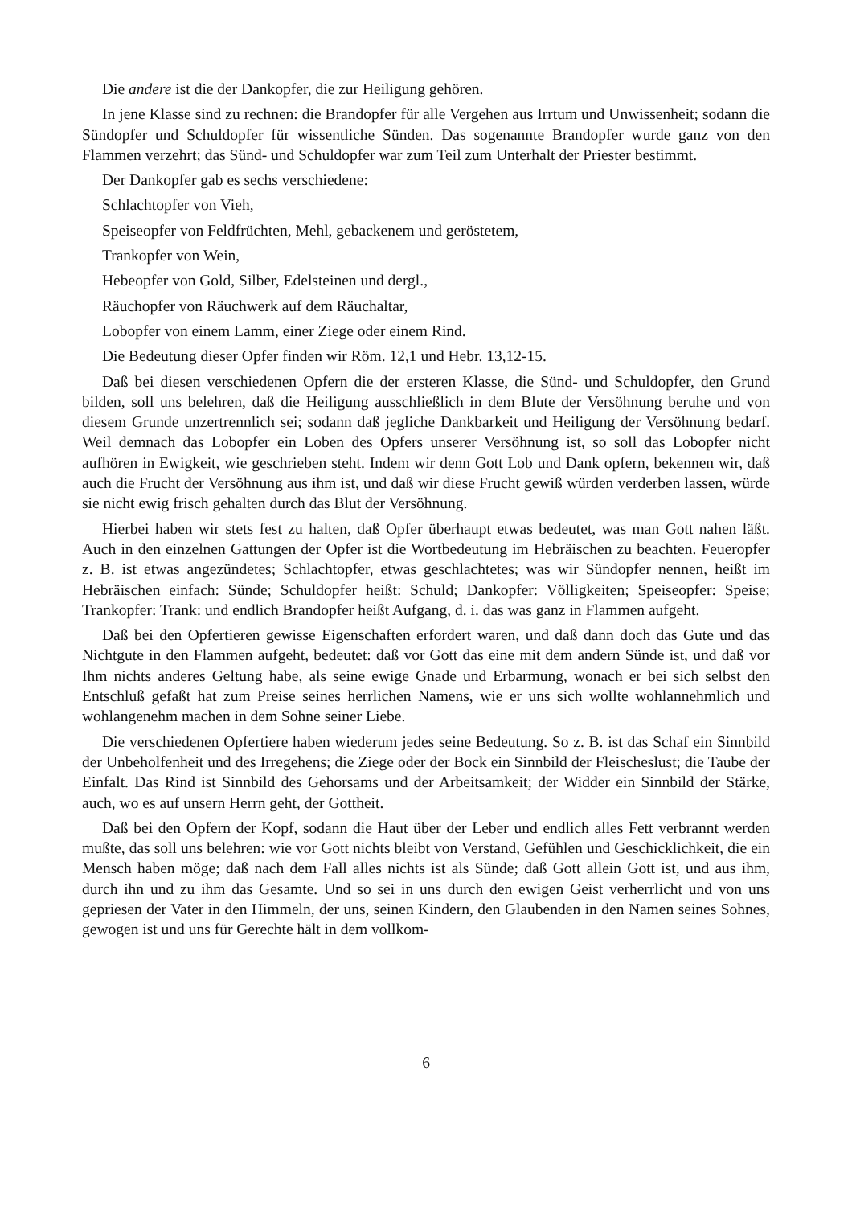Die andere ist die der Dankopfer, die zur Heiligung gehören.
In jene Klasse sind zu rechnen: die Brandopfer für alle Vergehen aus Irrtum und Unwissenheit; sodann die Sündopfer und Schuldopfer für wissentliche Sünden. Das sogenannte Brandopfer wurde ganz von den Flammen verzehrt; das Sünd- und Schuldopfer war zum Teil zum Unterhalt der Priester bestimmt.
Der Dankopfer gab es sechs verschiedene:
Schlachtopfer von Vieh,
Speiseopfer von Feldfrüchten, Mehl, gebackenem und geröstetem,
Trankopfer von Wein,
Hebeopfer von Gold, Silber, Edelsteinen und dergl.,
Räuchopfer von Räuchwerk auf dem Räuchaltar,
Lobopfer von einem Lamm, einer Ziege oder einem Rind.
Die Bedeutung dieser Opfer finden wir Röm. 12,1 und Hebr. 13,12-15.
Daß bei diesen verschiedenen Opfern die der ersteren Klasse, die Sünd- und Schuldopfer, den Grund bilden, soll uns belehren, daß die Heiligung ausschließlich in dem Blute der Versöhnung beruhe und von diesem Grunde unzertrennlich sei; sodann daß jegliche Dankbarkeit und Heiligung der Versöhnung bedarf. Weil demnach das Lobopfer ein Loben des Opfers unserer Versöhnung ist, so soll das Lobopfer nicht aufhören in Ewigkeit, wie geschrieben steht. Indem wir denn Gott Lob und Dank opfern, bekennen wir, daß auch die Frucht der Versöhnung aus ihm ist, und daß wir diese Frucht gewiß würden verderben lassen, würde sie nicht ewig frisch gehalten durch das Blut der Versöhnung.
Hierbei haben wir stets fest zu halten, daß Opfer überhaupt etwas bedeutet, was man Gott nahen läßt. Auch in den einzelnen Gattungen der Opfer ist die Wortbedeutung im Hebräischen zu beachten. Feueropfer z. B. ist etwas angezündetes; Schlachtopfer, etwas geschlachtetes; was wir Sündopfer nennen, heißt im Hebräischen einfach: Sünde; Schuldopfer heißt: Schuld; Dankopfer: Völligkeiten; Speiseopfer: Speise; Trankopfer: Trank: und endlich Brandopfer heißt Aufgang, d. i. das was ganz in Flammen aufgeht.
Daß bei den Opfertieren gewisse Eigenschaften erfordert waren, und daß dann doch das Gute und das Nichtgute in den Flammen aufgeht, bedeutet: daß vor Gott das eine mit dem andern Sünde ist, und daß vor Ihm nichts anderes Geltung habe, als seine ewige Gnade und Erbarmung, wonach er bei sich selbst den Entschluß gefaßt hat zum Preise seines herrlichen Namens, wie er uns sich wollte wohlannehmlich und wohlangenehm machen in dem Sohne seiner Liebe.
Die verschiedenen Opfertiere haben wiederum jedes seine Bedeutung. So z. B. ist das Schaf ein Sinnbild der Unbeholfenheit und des Irregehens; die Ziege oder der Bock ein Sinnbild der Fleischeslust; die Taube der Einfalt. Das Rind ist Sinnbild des Gehorsams und der Arbeitsamkeit; der Widder ein Sinnbild der Stärke, auch, wo es auf unsern Herrn geht, der Gottheit.
Daß bei den Opfern der Kopf, sodann die Haut über der Leber und endlich alles Fett verbrannt werden mußte, das soll uns belehren: wie vor Gott nichts bleibt von Verstand, Gefühlen und Geschicklichkeit, die ein Mensch haben möge; daß nach dem Fall alles nichts ist als Sünde; daß Gott allein Gott ist, und aus ihm, durch ihn und zu ihm das Gesamte. Und so sei in uns durch den ewigen Geist verherrlicht und von uns gepriesen der Vater in den Himmeln, der uns, seinen Kindern, den Glaubenden in den Namen seines Sohnes, gewogen ist und uns für Gerechte hält in dem vollkom-
6